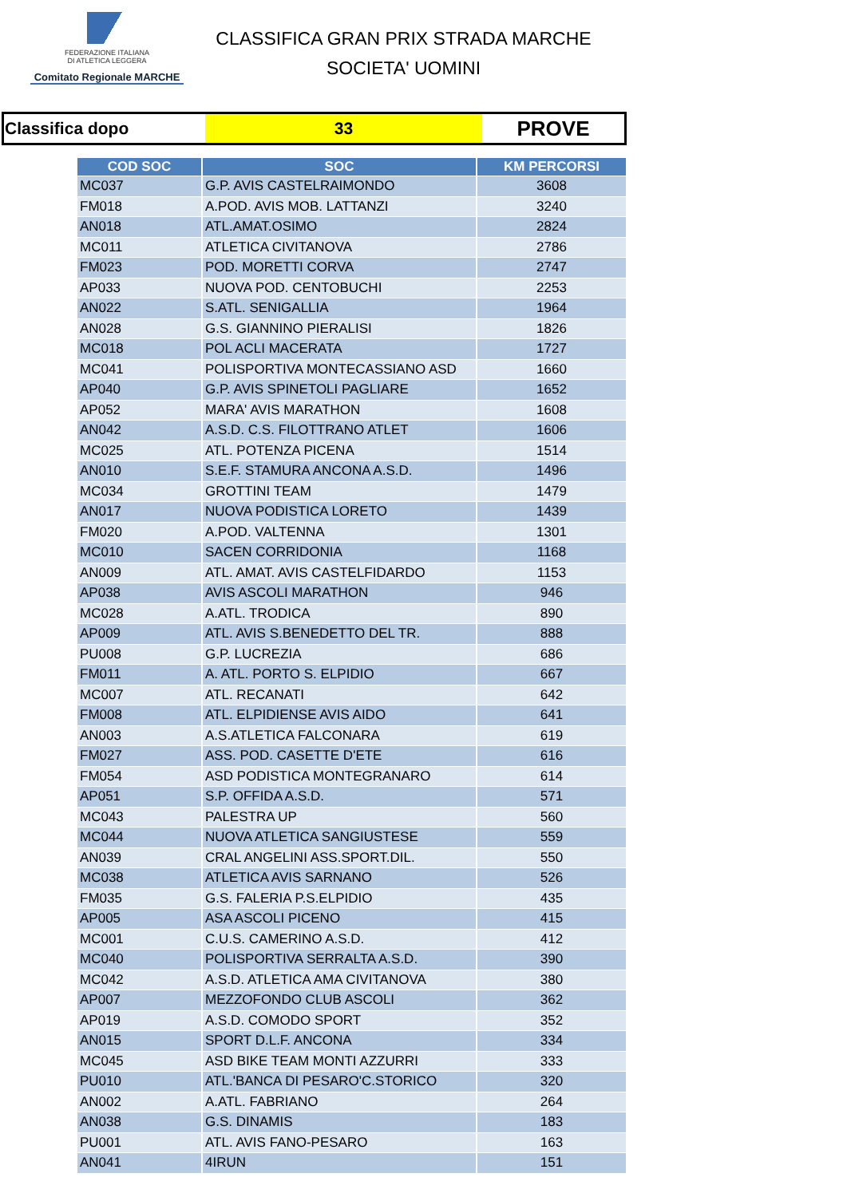FEDERAZIONE ITALIANA
DI ATLETICA LEGGERA
Comitato Regionale MARCHE
CLASSIFICA GRAN PRIX STRADA MARCHE
SOCIETA' UOMINI
| Classifica dopo | 33 | PROVE |
| COD SOC | SOC | KM PERCORSI |
| --- | --- | --- |
| MC037 | G.P. AVIS CASTELRAIMONDO | 3608 |
| FM018 | A.POD. AVIS MOB. LATTANZI | 3240 |
| AN018 | ATL.AMAT.OSIMO | 2824 |
| MC011 | ATLETICA CIVITANOVA | 2786 |
| FM023 | POD. MORETTI CORVA | 2747 |
| AP033 | NUOVA POD. CENTOBUCHI | 2253 |
| AN022 | S.ATL. SENIGALLIA | 1964 |
| AN028 | G.S. GIANNINO PIERALISI | 1826 |
| MC018 | POL ACLI MACERATA | 1727 |
| MC041 | POLISPORTIVA MONTECASSIANO ASD | 1660 |
| AP040 | G.P. AVIS SPINETOLI PAGLIARE | 1652 |
| AP052 | MARA' AVIS MARATHON | 1608 |
| AN042 | A.S.D. C.S. FILOTTRANO ATLET | 1606 |
| MC025 | ATL. POTENZA PICENA | 1514 |
| AN010 | S.E.F. STAMURA ANCONA A.S.D. | 1496 |
| MC034 | GROTTINI TEAM | 1479 |
| AN017 | NUOVA PODISTICA LORETO | 1439 |
| FM020 | A.POD. VALTENNA | 1301 |
| MC010 | SACEN CORRIDONIA | 1168 |
| AN009 | ATL. AMAT. AVIS CASTELFIDARDO | 1153 |
| AP038 | AVIS ASCOLI MARATHON | 946 |
| MC028 | A.ATL. TRODICA | 890 |
| AP009 | ATL. AVIS S.BENEDETTO DEL TR. | 888 |
| PU008 | G.P. LUCREZIA | 686 |
| FM011 | A. ATL. PORTO S. ELPIDIO | 667 |
| MC007 | ATL. RECANATI | 642 |
| FM008 | ATL. ELPIDIENSE AVIS AIDO | 641 |
| AN003 | A.S.ATLETICA FALCONARA | 619 |
| FM027 | ASS. POD. CASETTE D'ETE | 616 |
| FM054 | ASD PODISTICA MONTEGRANARO | 614 |
| AP051 | S.P. OFFIDA A.S.D. | 571 |
| MC043 | PALESTRA UP | 560 |
| MC044 | NUOVA ATLETICA SANGIUSTESE | 559 |
| AN039 | CRAL ANGELINI ASS.SPORT.DIL. | 550 |
| MC038 | ATLETICA AVIS SARNANO | 526 |
| FM035 | G.S. FALERIA P.S.ELPIDIO | 435 |
| AP005 | ASA ASCOLI PICENO | 415 |
| MC001 | C.U.S. CAMERINO A.S.D. | 412 |
| MC040 | POLISPORTIVA SERRALTA A.S.D. | 390 |
| MC042 | A.S.D. ATLETICA AMA CIVITANOVA | 380 |
| AP007 | MEZZOFONDO CLUB ASCOLI | 362 |
| AP019 | A.S.D. COMODO SPORT | 352 |
| AN015 | SPORT D.L.F. ANCONA | 334 |
| MC045 | ASD BIKE TEAM MONTI AZZURRI | 333 |
| PU010 | ATL.'BANCA DI PESARO'C.STORICO | 320 |
| AN002 | A.ATL. FABRIANO | 264 |
| AN038 | G.S. DINAMIS | 183 |
| PU001 | ATL. AVIS FANO-PESARO | 163 |
| AN041 | 4IRUN | 151 |